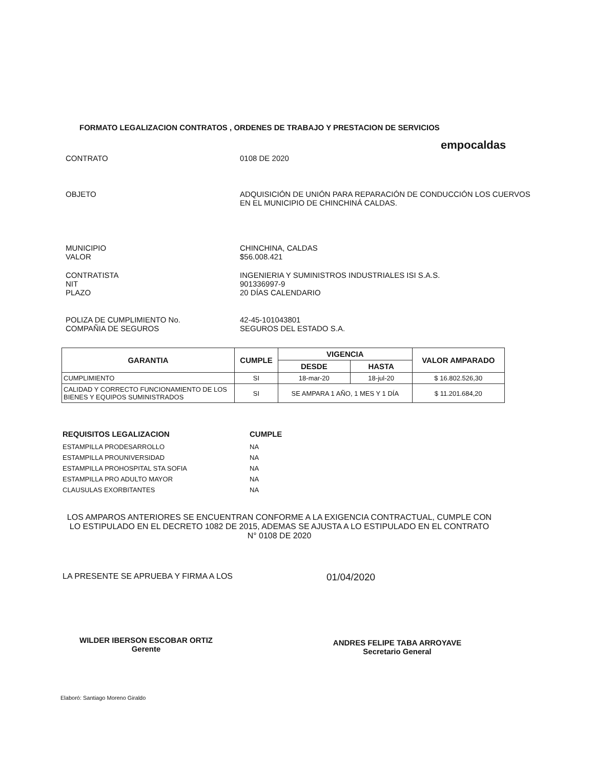FORMATO LEGALIZACION CONTRATOS , ORDENES DE TRABAJO Y PRESTACION DE SERVICIOS
empocaldas
CONTRATO 0108 DE 2020
OBJETO ADQUISICIÓN DE UNIÓN PARA REPARACIÓN DE CONDUCCIÓN LOS CUERVOS EN EL MUNICIPIO DE CHINCHINÁ CALDAS.
MUNICIPIO
VALOR CHINCHINA, CALDAS
$56.008.421
CONTRATISTA
NIT
PLAZO INGENIERIA Y SUMINISTROS INDUSTRIALES ISI S.A.S.
901336997-9
20 DÍAS CALENDARIO
POLIZA DE CUMPLIMIENTO No.
COMPAÑIA DE SEGUROS 42-45-101043801
SEGUROS DEL ESTADO S.A.
| GARANTIA | CUMPLE | VIGENCIA | | VALOR AMPARADO |
| --- | --- | --- | --- | --- |
| | | DESDE | HASTA | |
| CUMPLIMIENTO | SI | 18-mar-20 | 18-jul-20 | $ 16.802.526,30 |
| CALIDAD Y CORRECTO FUNCIONAMIENTO DE LOS BIENES Y EQUIPOS SUMINISTRADOS | SI | SE AMPARA 1 AÑO, 1 MES Y 1 DÍA | | $ 11.201.684,20 |
REQUISITOS LEGALIZACION CUMPLE
ESTAMPILLA PRODESARROLLO NA
ESTAMPILLA PROUNIVERSIDAD NA
ESTAMPILLA PROHOSPITAL STA SOFIA NA
ESTAMPILLA PRO ADULTO MAYOR NA
CLAUSULAS EXORBITANTES NA
LOS AMPAROS ANTERIORES SE ENCUENTRAN CONFORME A LA EXIGENCIA CONTRACTUAL, CUMPLE CON LO ESTIPULADO EN EL DECRETO 1082 DE 2015, ADEMAS SE AJUSTA A LO ESTIPULADO EN EL CONTRATO N° 0108 DE 2020
LA PRESENTE SE APRUEBA Y FIRMA A LOS 01/04/2020
WILDER IBERSON ESCOBAR ORTIZ
Gerente
ANDRES FELIPE TABA ARROYAVE
Secretario General
Elaboró: Santiago Moreno Giraldo